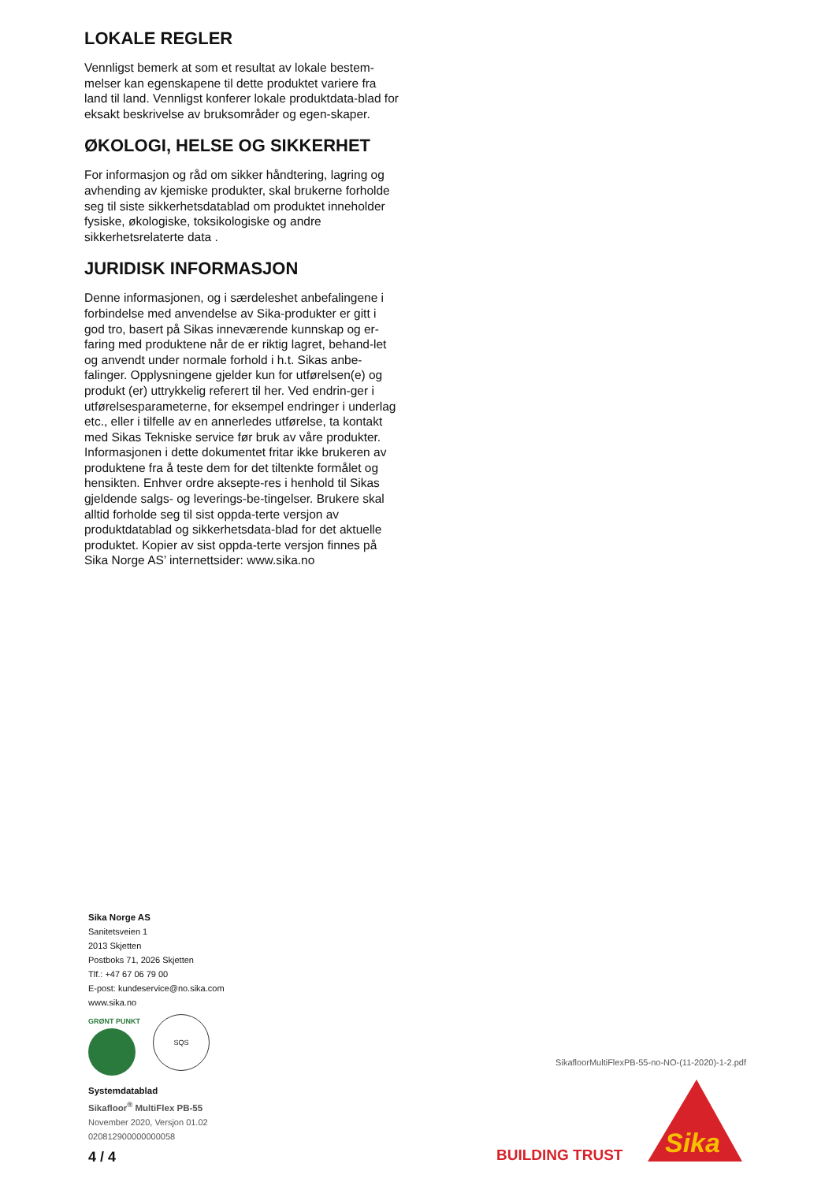LOKALE REGLER
Vennligst bemerk at som et resultat av lokale bestem-melser kan egenskapene til dette produktet variere fra land til land. Vennligst konferer lokale produktdata-blad for eksakt beskrivelse av bruksområder og egen-skaper.
ØKOLOGI, HELSE OG SIKKERHET
For informasjon og råd om sikker håndtering, lagring og avhending av kjemiske produkter, skal brukerne forholde seg til siste sikkerhetsdatablad om produktet inneholder fysiske, økologiske, toksikologiske og andre sikkerhetsrelaterte data .
JURIDISK INFORMASJON
Denne informasjonen, og i særdeleshet anbefalingene i forbindelse med anvendelse av Sika-produkter er gitt i god tro, basert på Sikas inneværende kunnskap og er-faring med produktene når de er riktig lagret, behand-let og anvendt under normale forhold i h.t. Sikas anbe-falinger. Opplysningene gjelder kun for utførelsen(e) og produkt (er) uttrykkelig referert til her. Ved endrin-ger i utførelsesparameterne, for eksempel endringer i underlag etc., eller i tilfelle av en annerledes utførelse, ta kontakt med Sikas Tekniske service før bruk av våre produkter. Informasjonen i dette dokumentet fritar ikke brukeren av produktene fra å teste dem for det tiltenkte formålet og hensikten. Enhver ordre aksepte-res i henhold til Sikas gjeldende salgs- og leverings-be-tingelser. Brukere skal alltid forholde seg til sist oppda-terte versjon av produktdatablad og sikkerhetsdata-blad for det aktuelle produktet. Kopier av sist oppda-terte versjon finnes på Sika Norge AS’ internettsider: www.sika.no
Sika Norge AS
Sanitetsveien 1
2013 Skjetten
Postboks 71, 2026 Skjetten
Tlf.: +47 67 06 79 00
E-post: kundeservice@no.sika.com
www.sika.no
GRØNT PUNKT
SQS
Systemdatablad
Sikafloor<sup>®</sup> MultiFlex PB-55
November 2020, Versjon 01.02
020812900000000058
SikafloorMultiFlexPB-55-no-NO-(11-2020)-1-2.pdf
4 / 4 BUILDING TRUST
Sika